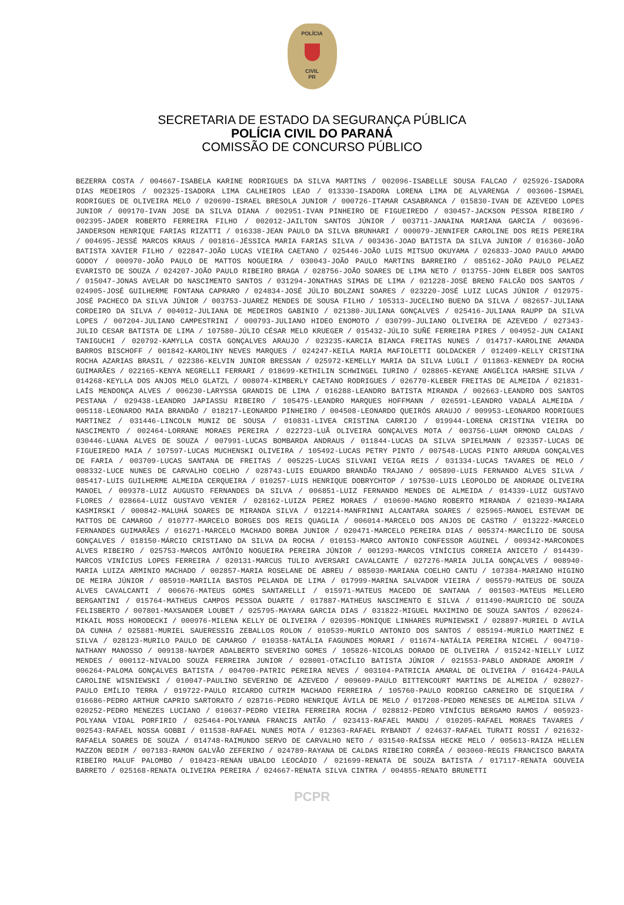POLÍCIA
CIVIL
PR
SECRETARIA DE ESTADO DA SEGURANÇA PÚBLICA
POLÍCIA CIVIL DO PARANÁ
COMISSÃO DE CONCURSO PÚBLICO
BEZERRA COSTA / 004667-ISABELA KARINE RODRIGUES DA SILVA MARTINS / 002096-ISABELLE SOUSA FALCAO / 025926-ISADORA DIAS MEDEIROS / 002325-ISADORA LIMA CALHEIROS LEAO / 013330-ISADORA LORENA LIMA DE ALVARENGA / 003606-ISMAEL RODRIGUES DE OLIVEIRA MELO / 020690-ISRAEL BRESOLA JUNIOR / 000726-ITAMAR CASABRANCA / 015830-IVAN DE AZEVEDO LOPES JUNIOR / 009170-IVAN JOSE DA SILVA DIANA / 002951-IVAN PINHEIRO DE FIGUEIREDO / 030457-JACKSON PESSOA RIBEIRO / 002395-JADER ROBERTO FERREIRA FILHO / 002012-JAILTON SANTOS JÚNIOR / 003711-JANAINA MARIANA GARCIA / 003696-JANDERSON HENRIQUE FARIAS RIZATTI / 016338-JEAN PAULO DA SILVA BRUNHARI / 000079-JENNIFER CAROLINE DOS REIS PEREIRA / 004695-JESSÉ MARCOS KRAUS / 001816-JÉSSICA MARIA FARIAS SILVA / 003436-JOAO BATISTA DA SILVA JUNIOR / 016360-JOÃO BATISTA XAVIER FILHO / 022847-JOÃO LUCAS VIEIRA CAETANO / 025446-JOÃO LUIS MITSUO OKUYAMA / 026833-JOAO PAULO AMADO GODOY / 000970-JOÃO PAULO DE MATTOS NOGUEIRA / 030043-JOÃO PAULO MARTINS BARREIRO / 085162-JOÃO PAULO PELAEZ EVARISTO DE SOUZA / 024207-JOÃO PAULO RIBEIRO BRAGA / 028756-JOÃO SOARES DE LIMA NETO / 013755-JOHN ELBER DOS SANTOS / 015047-JONAS AVELAR DO NASCIMENTO SANTOS / 031294-JONATHAS SIMAS DE LIMA / 021228-JOSÉ BRENO FALCÃO DOS SANTOS / 024905-JOSÉ GUILHERME FONTANA CAPRARO / 024834-JOSÉ JÚLIO BOLZANI SOARES / 023220-JOSÉ LUIZ LUCAS JÚNIOR / 012975-JOSÉ PACHECO DA SILVA JÚNIOR / 003753-JUAREZ MENDES DE SOUSA FILHO / 105313-JUCELINO BUENO DA SILVA / 082657-JULIANA CORDEIRO DA SILVA / 004012-JULIANA DE MEDEIROS GABINIO / 021380-JULIANA GONÇALVES / 025416-JULIANA RAUPP DA SILVA LOPES / 007204-JULIANO CAMPESTRINI / 000793-JULIANO HIDEO ENOMOTO / 030799-JULIANO OLIVEIRA DE AZEVEDO / 027343-JULIO CESAR BATISTA DE LIMA / 107580-JÚLIO CÉSAR MELO KRUEGER / 015432-JÚLIO SUÑÉ FERREIRA PIRES / 004952-JUN CAIANI TANIGUCHI / 020792-KAMYLLA COSTA GONÇALVES ARAUJO / 023235-KARCIA BIANCA FREITAS NUNES / 014717-KAROLINE AMANDA BARROS BISCHOFF / 001842-KAROLINY NEVES MARQUES / 024247-KEILA MARIA MAFIOLETTI GOLDACKER / 012409-KELLY CRISTINA ROCHA AZARIAS BRASIL / 022386-KELVIN JUNIOR BRESSAN / 025972-KEMELLY MARIA DA SILVA LUGLI / 011863-KENNEDY DA ROCHA GUIMARÃES / 022165-KENYA NEGRELLI FERRARI / 018699-KETHILIN SCHWINGEL IURINO / 028865-KEYANE ANGÉLICA HARSHE SILVA / 014268-KEYLLA DOS ANJOS MELO GLATZL / 008074-KIMBERLY CAETANO RODRIGUES / 026770-KLEBER FREITAS DE ALMEIDA / 021831-LAÍS MENDONÇA ALVES / 006230-LARYSSA GRANDIS DE LIMA / 016288-LEANDRO BATISTA MIRANDA / 002663-LEANDRO DOS SANTOS PESTANA / 029438-LEANDRO JAPIASSU RIBEIRO / 105475-LEANDRO MARQUES HOFFMANN / 026591-LEANDRO VADALÁ ALMEIDA / 005118-LEONARDO MAIA BRANDÃO / 018217-LEONARDO PINHEIRO / 004508-LEONARDO QUEIRÓS ARAUJO / 009953-LEONARDO RODRIGUES MARTINEZ / 031446-LINCOLN MUNIZ DE SOUSA / 010831-LIVEA CRISTINA CARRIJO / 019944-LORENA CRISTINA VIEIRA DO NASCIMENTO / 002464-LORRANE MORAES PEREIRA / 022723-LUÃ OLIVEIRA GONÇALVES MOTA / 003756-LUAM ORMOND CALDAS / 030446-LUANA ALVES DE SOUZA / 007991-LUCAS BOMBARDA ANDRAUS / 011844-LUCAS DA SILVA SPIELMANN / 023357-LUCAS DE FIGUEIREDO MAIA / 107597-LUCAS MUCHENSKI OLIVEIRA / 105492-LUCAS PETRY PINTO / 007548-LUCAS PINTO ARRUDA GONÇALVES DE FARIA / 003709-LUCAS SANTANA DE FREITAS / 005225-LUCAS SILVANI VEIGA REIS / 031334-LUCAS TAVARES DE MELO / 008332-LUCE NUNES DE CARVALHO COELHO / 028743-LUIS EDUARDO BRANDÃO TRAJANO / 005890-LUIS FERNANDO ALVES SILVA / 085417-LUIS GUILHERME ALMEIDA CERQUEIRA / 010257-LUIS HENRIQUE DOBRYCHTOP / 107530-LUIS LEOPOLDO DE ANDRADE OLIVEIRA MANOEL / 009378-LUIZ AUGUSTO FERNANDES DA SILVA / 006851-LUIZ FERNANDO MENDES DE ALMEIDA / 014339-LUIZ GUSTAVO FLORES / 028664-LUIZ GUSTAVO VENIER / 028162-LUIZA PEREZ MORAES / 010690-MAGNO ROBERTO MIRANDA / 021039-MAIARA KASMIRSKI / 000842-MALUHÁ SOARES DE MIRANDA SILVA / 012214-MANFRINNI ALCANTARA SOARES / 025965-MANOEL ESTEVAM DE MATTOS DE CAMARGO / 010777-MARCELO BORGES DOS REIS QUAGLIA / 006014-MARCELO DOS ANJOS DE CASTRO / 013222-MARCELO FERNANDES GUIMARÃES / 016271-MARCELO MACHADO BORBA JUNIOR / 020471-MARCELO PEREIRA DIAS / 005374-MARCÍLIO DE SOUSA GONÇALVES / 018150-MÁRCIO CRISTIANO DA SILVA DA ROCHA / 010153-MARCO ANTONIO CONFESSOR AGUINEL / 009342-MARCONDES ALVES RIBEIRO / 025753-MARCOS ANTÔNIO NOGUEIRA PEREIRA JÚNIOR / 001293-MARCOS VINÍCIUS CORREIA ANICETO / 014439-MARCOS VINÍCIUS LOPES FERREIRA / 020131-MARCUS TULIO AVERSARI CAVALCANTE / 027276-MARIA JULIA GONÇALVES / 008940-MARIA LUIZA ARMINIO MACHADO / 002857-MARIA ROSELANE DE ABREU / 085030-MARIANA COELHO CANTU / 107384-MARIANO HIGINO DE MEIRA JÚNIOR / 085910-MARILIA BASTOS PELANDA DE LIMA / 017999-MARINA SALVADOR VIEIRA / 005579-MATEUS DE SOUZA ALVES CAVALCANTI / 006676-MATEUS GOMES SANTARELLI / 015971-MATEUS MACEDO DE SANTANA / 001503-MATEUS MELLERO BERGANTINI / 015764-MATHEUS CAMPOS PESSOA DUARTE / 017887-MATHEUS NASCIMENTO E SILVA / 011490-MAURICIO DE SOUZA FELISBERTO / 007801-MAXSANDER LOUBET / 025795-MAYARA GARCIA DIAS / 031822-MIGUEL MAXIMINO DE SOUZA SANTOS / 020624-MIKAIL MOSS HORODECKI / 000976-MILENA KELLY DE OLIVEIRA / 020395-MONIQUE LINHARES RUPNIEWSKI / 028897-MURIEL D AVILA DA CUNHA / 025881-MURIEL SAUERESSIG ZEBALLOS ROLON / 010539-MURILO ANTONIO DOS SANTOS / 085194-MURILO MARTINEZ E SILVA / 028123-MURILO PAULO DE CAMARGO / 010358-NATÁLIA FAGUNDES MORARI / 011674-NATÁLIA PEREIRA NICHEL / 004710-NATHANY MANOSSO / 009138-NAYDER ADALBERTO SEVERINO GOMES / 105826-NICOLAS DORADO DE OLIVEIRA / 015242-NIELLY LUIZ MENDES / 000112-NIVALDO SOUZA FERREIRA JUNIOR / 028001-OTACÍLIO BATISTA JÚNIOR / 021553-PABLO ANDRADE AMORIM / 006264-PALOMA GONÇALVES BATISTA / 004700-PATRIC PEREIRA NEVES / 003104-PATRICIA AMARAL DE OLIVEIRA / 016424-PAULA CAROLINE WISNIEWSKI / 010047-PAULINO SEVERINO DE AZEVEDO / 009609-PAULO BITTENCOURT MARTINS DE ALMEIDA / 028027-PAULO EMÍLIO TERRA / 019722-PAULO RICARDO CUTRIM MACHADO FERREIRA / 105760-PAULO RODRIGO CARNEIRO DE SIQUEIRA / 016686-PEDRO ARTHUR CAPRIO SARTORATO / 028716-PEDRO HENRIQUE ÁVILA DE MELO / 017208-PEDRO MENESES DE ALMEIDA SILVA / 020252-PEDRO MENEZES LUCIANO / 010637-PEDRO VIEIRA FERREIRA ROCHA / 028812-PEDRO VINÍCIUS BERGAMO RAMOS / 005923-POLYANA VIDAL PORFIRIO / 025464-POLYANNA FRANCIS ANTÃO / 023413-RAFAEL MANDU / 010205-RAFAEL MORAES TAVARES / 002543-RAFAEL NOSSA GOBBI / 011538-RAFAEL NUNES MOTA / 012363-RAFAEL RYBANDT / 024637-RAFAEL TURATI ROSSI / 021632-RAFAELA SOARES DE SOUZA / 014748-RAIMUNDO SERVO DE CARVALHO NETO / 031540-RAÍSSA HECKE MELO / 005613-RAIZA HELLEN MAZZON BEDIM / 007183-RAMON GALVÃO ZEFERINO / 024789-RAYANA DE CALDAS RIBEIRO CORRÊA / 003060-REGIS FRANCISCO BARATA RIBEIRO MALUF PALOMBO / 010423-RENAN UBALDO LEOCÁDIO / 021699-RENATA DE SOUZA BATISTA / 017117-RENATA GOUVEIA BARRETO / 025168-RENATA OLIVEIRA PEREIRA / 024667-RENATA SILVA CINTRA / 004855-RENATO BRUNETTI
PCPR